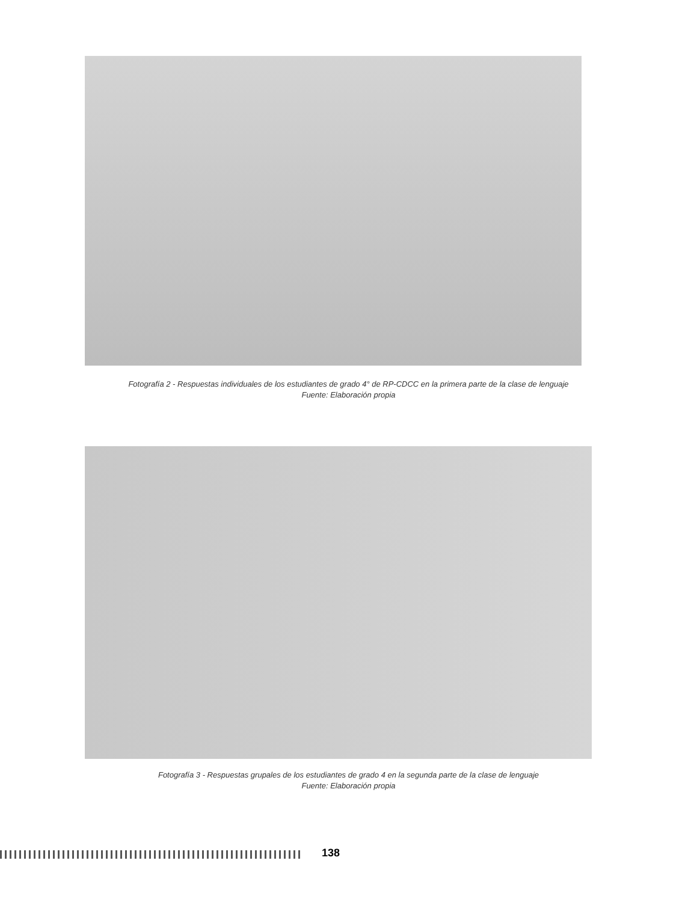Fotografía 2 - Respuestas individuales de los estudiantes de grado 4° de RP-CDCC en la primera parte de la clase de lenguaje
Fuente: Elaboración propia
Fotografía 3 - Respuestas grupales de los estudiantes de grado 4 en la segunda parte de la clase de lenguaje
Fuente: Elaboración propia
138